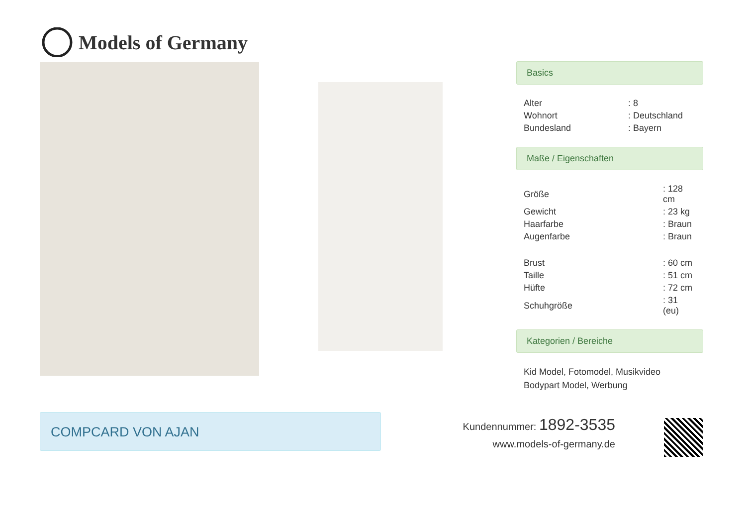Models of Germany
Basics
| Alter | : 8 |
| Wohnort | : Deutschland |
| Bundesland | : Bayern |
Maße / Eigenschaften
| Größe | : 128 cm |
| Gewicht | : 23 kg |
| Haarfarbe | : Braun |
| Augenfarbe | : Braun |
| Brust | : 60 cm |
| Taille | : 51 cm |
| Hüfte | : 72 cm |
| Schuhgröße | : 31 (eu) |
Kategorien / Bereiche
Kid Model, Fotomodel, Musikvideo
Bodypart Model, Werbung
COMPCARD VON AJAN
Kundennummer: 1892-3535
www.models-of-germany.de